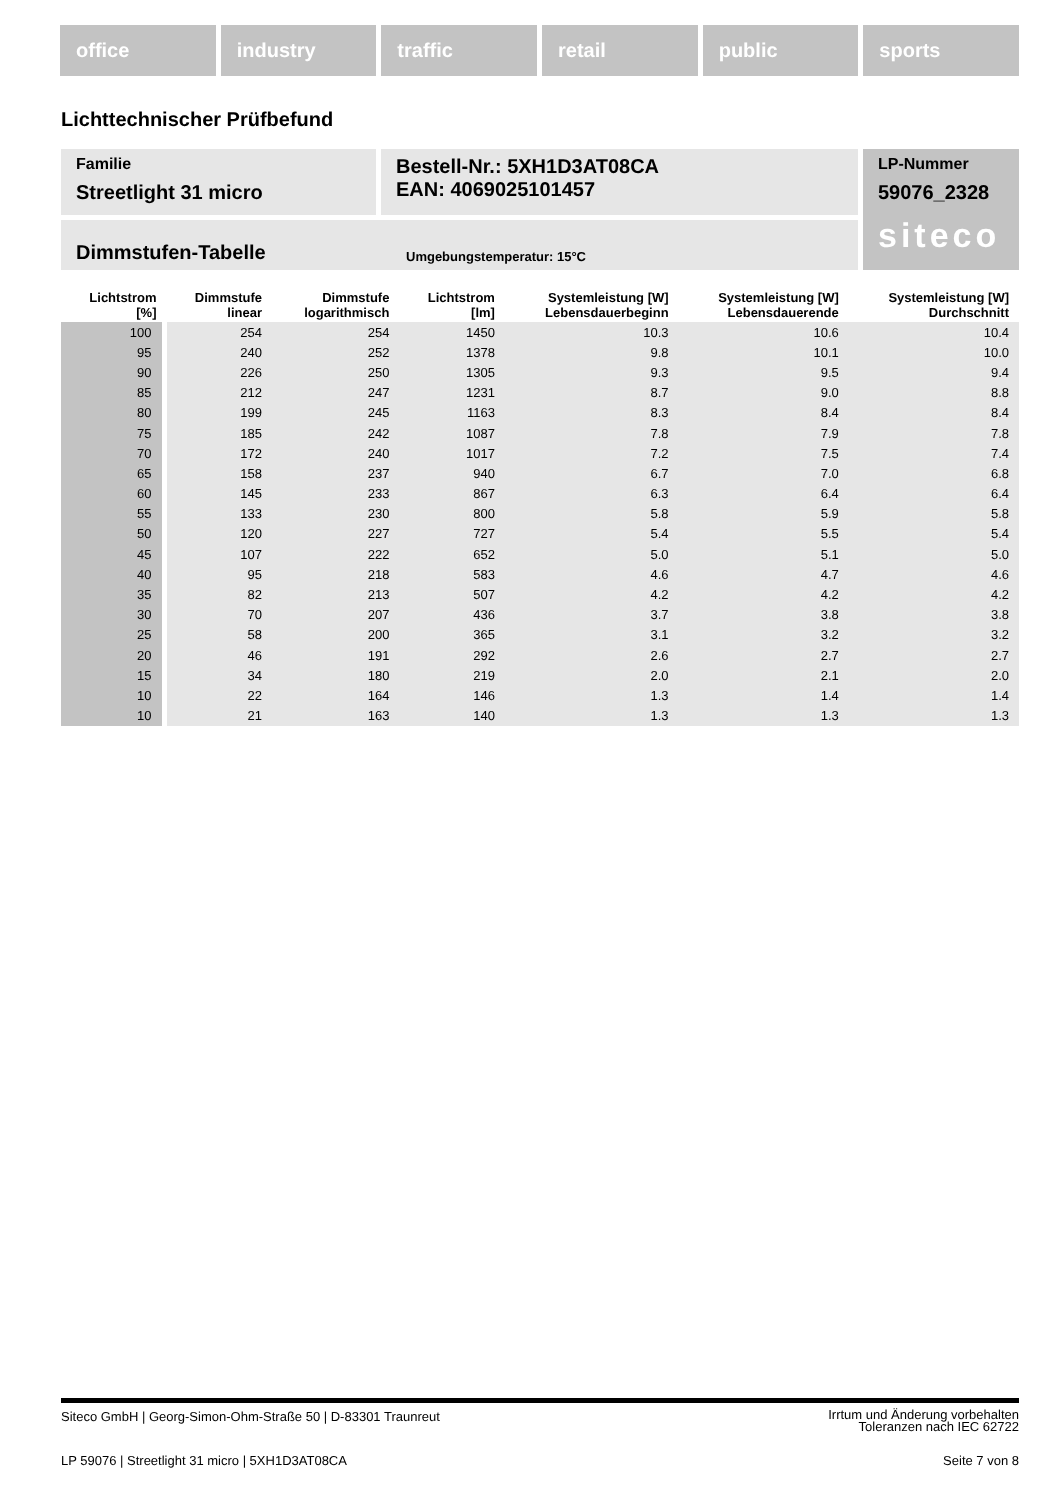office industry traffic retail public sports
Lichttechnischer Prüfbefund
Familie
Streetlight 31 micro
Bestell-Nr.: 5XH1D3AT08CA
EAN: 4069025101457
LP-Nummer
59076_2328
siteco
Dimmstufen-Tabelle Umgebungstemperatur: 15°C
| Lichtstrom [%] | Dimmstufe linear | Dimmstufe logarithmisch | Lichtstrom [lm] | Systemleistung [W] Lebensdauerbeginn | Systemleistung [W] Lebensdauerende | Systemleistung [W] Durchschnitt |
| --- | --- | --- | --- | --- | --- | --- |
| 100 | 254 | 254 | 1450 | 10.3 | 10.6 | 10.4 |
| 95 | 240 | 252 | 1378 | 9.8 | 10.1 | 10.0 |
| 90 | 226 | 250 | 1305 | 9.3 | 9.5 | 9.4 |
| 85 | 212 | 247 | 1231 | 8.7 | 9.0 | 8.8 |
| 80 | 199 | 245 | 1163 | 8.3 | 8.4 | 8.4 |
| 75 | 185 | 242 | 1087 | 7.8 | 7.9 | 7.8 |
| 70 | 172 | 240 | 1017 | 7.2 | 7.5 | 7.4 |
| 65 | 158 | 237 | 940 | 6.7 | 7.0 | 6.8 |
| 60 | 145 | 233 | 867 | 6.3 | 6.4 | 6.4 |
| 55 | 133 | 230 | 800 | 5.8 | 5.9 | 5.8 |
| 50 | 120 | 227 | 727 | 5.4 | 5.5 | 5.4 |
| 45 | 107 | 222 | 652 | 5.0 | 5.1 | 5.0 |
| 40 | 95 | 218 | 583 | 4.6 | 4.7 | 4.6 |
| 35 | 82 | 213 | 507 | 4.2 | 4.2 | 4.2 |
| 30 | 70 | 207 | 436 | 3.7 | 3.8 | 3.8 |
| 25 | 58 | 200 | 365 | 3.1 | 3.2 | 3.2 |
| 20 | 46 | 191 | 292 | 2.6 | 2.7 | 2.7 |
| 15 | 34 | 180 | 219 | 2.0 | 2.1 | 2.0 |
| 10 | 22 | 164 | 146 | 1.3 | 1.4 | 1.4 |
| 10 | 21 | 163 | 140 | 1.3 | 1.3 | 1.3 |
Siteco GmbH | Georg-Simon-Ohm-Straße 50 | D-83301 Traunreut Irrtum und Änderung vorbehalten
Toleranzen nach IEC 62722
LP 59076 | Streetlight 31 micro | 5XH1D3AT08CA Seite 7 von 8